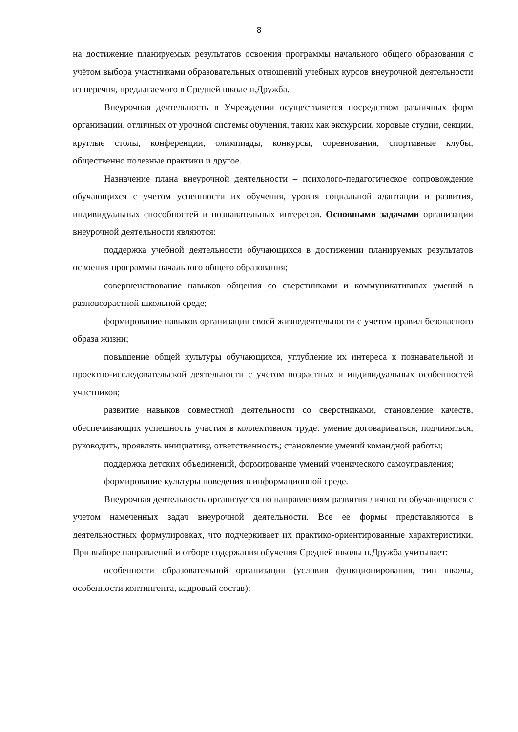8
на достижение планируемых результатов освоения программы начального общего образования с учётом выбора участниками образовательных отношений учебных курсов внеурочной деятельности из перечня, предлагаемого в Средней школе п.Дружба.
Внеурочная деятельность в Учреждении осуществляется посредством различных форм организации, отличных от урочной системы обучения, таких как экскурсии, хоровые студии, секции, круглые столы, конференции, олимпиады, конкурсы, соревнования, спортивные клубы, общественно полезные практики и другое.
Назначение плана внеурочной деятельности – психолого-педагогическое сопровождение обучающихся с учетом успешности их обучения, уровня социальной адаптации и развития, индивидуальных способностей и познавательных интересов. Основными задачами организации внеурочной деятельности являются:
поддержка учебной деятельности обучающихся в достижении планируемых результатов освоения программы начального общего образования;
совершенствование навыков общения со сверстниками и коммуникативных умений в разновозрастной школьной среде;
формирование навыков организации своей жизнедеятельности с учетом правил безопасного образа жизни;
повышение общей культуры обучающихся, углубление их интереса к познавательной и проектно-исследовательской деятельности с учетом возрастных и индивидуальных особенностей участников;
развитие навыков совместной деятельности со сверстниками, становление качеств, обеспечивающих успешность участия в коллективном труде: умение договариваться, подчиняться, руководить, проявлять инициативу, ответственность; становление умений командной работы;
поддержка детских объединений, формирование умений ученического самоуправления; формирование культуры поведения в информационной среде.
Внеурочная деятельность организуется по направлениям развития личности обучающегося с учетом намеченных задач внеурочной деятельности. Все ее формы представляются в деятельностных формулировках, что подчеркивает их практико-ориентированные характеристики. При выборе направлений и отборе содержания обучения Средней школы п.Дружба учитывает:
особенности образовательной организации (условия функционирования, тип школы, особенности контингента, кадровый состав);